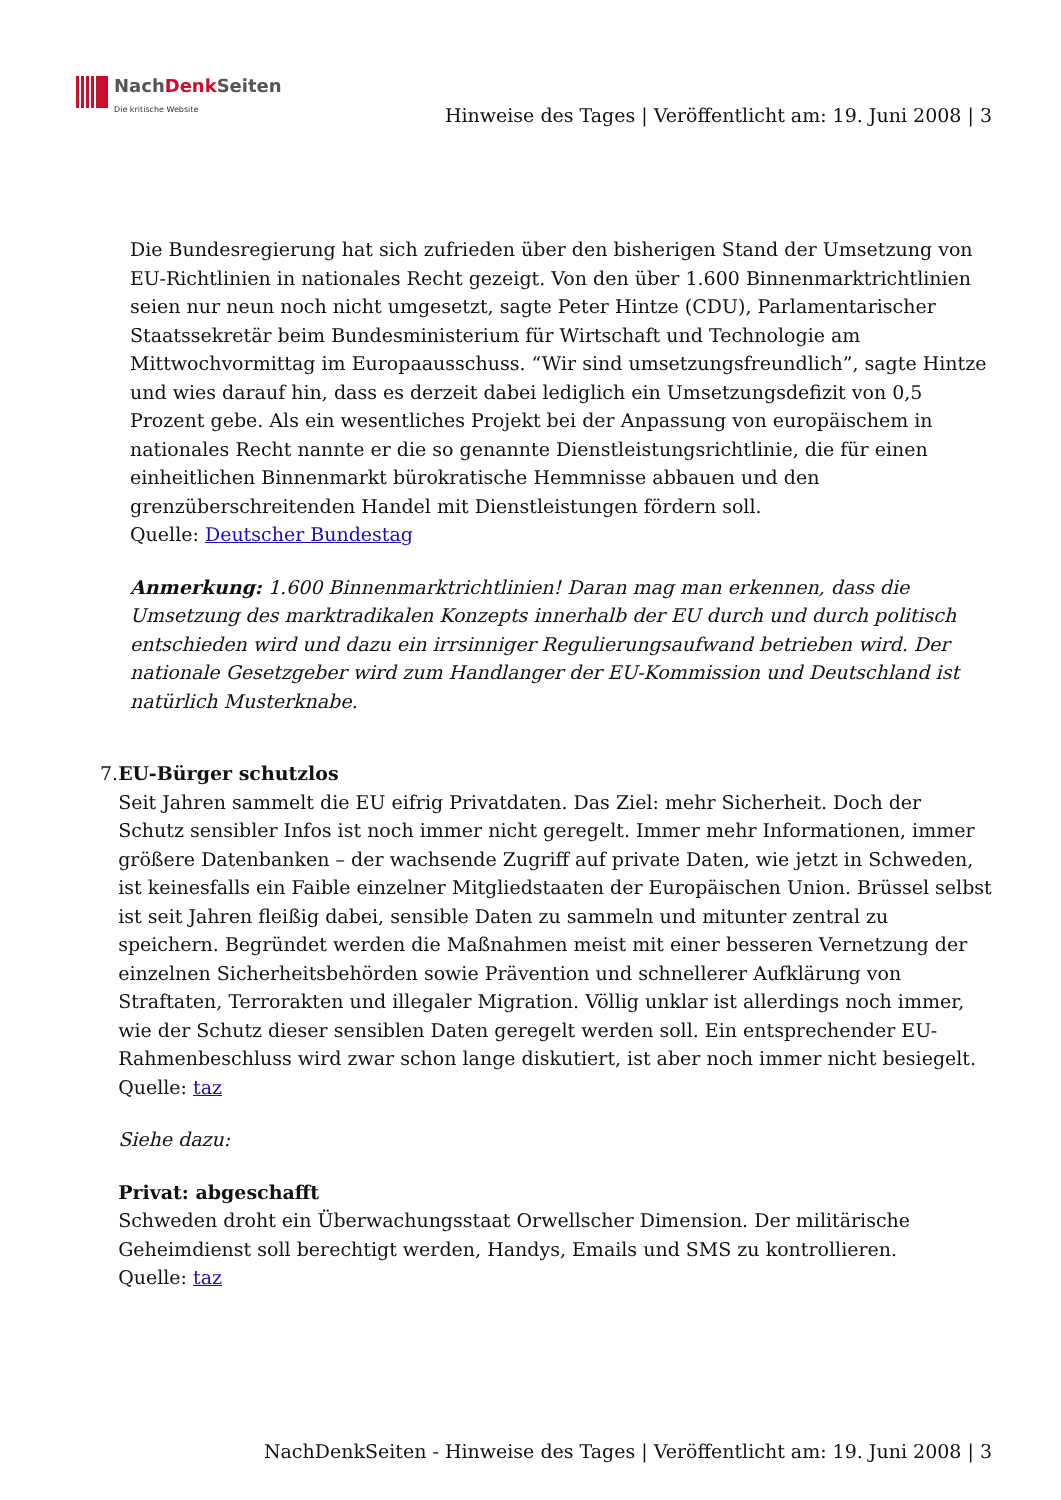NachDenk Seiten
Die kritische Website
Hinweise des Tages | Veröffentlicht am: 19. Juni 2008 | 3
Die Bundesregierung hat sich zufrieden über den bisherigen Stand der Umsetzung von EU-Richtlinien in nationales Recht gezeigt. Von den über 1.600 Binnenmarktrichtlinien seien nur neun noch nicht umgesetzt, sagte Peter Hintze (CDU), Parlamentarischer Staatssekretär beim Bundesministerium für Wirtschaft und Technologie am Mittwochvormittag im Europaausschuss. “Wir sind umsetzungsfreundlich”, sagte Hintze und wies darauf hin, dass es derzeit dabei lediglich ein Umsetzungsdefizit von 0,5 Prozent gebe. Als ein wesentliches Projekt bei der Anpassung von europäischem in nationales Recht nannte er die so genannte Dienstleistungsrichtlinie, die für einen einheitlichen Binnenmarkt bürokratische Hemmnisse abbauen und den grenzüberschreitenden Handel mit Dienstleistungen fördern soll.
Quelle: Deutscher Bundestag
Anmerkung: 1.600 Binnenmarktrichtlinien! Daran mag man erkennen, dass die Umsetzung des marktradikalen Konzepts innerhalb der EU durch und durch politisch entschieden wird und dazu ein irrsinniger Regulierungsaufwand betrieben wird. Der nationale Gesetzgeber wird zum Handlanger der EU-Kommission und Deutschland ist natürlich Musterknabe.
7. EU-Bürger schutzlos
Seit Jahren sammelt die EU eifrig Privatdaten. Das Ziel: mehr Sicherheit. Doch der Schutz sensibler Infos ist noch immer nicht geregelt. Immer mehr Informationen, immer größere Datenbanken – der wachsende Zugriff auf private Daten, wie jetzt in Schweden, ist keinesfalls ein Faible einzelner Mitgliedstaaten der Europäischen Union. Brüssel selbst ist seit Jahren fleißig dabei, sensible Daten zu sammeln und mitunter zentral zu speichern. Begründet werden die Maßnahmen meist mit einer besseren Vernetzung der einzelnen Sicherheitsbehörden sowie Prävention und schnellerer Aufklärung von Straftaten, Terrorakten und illegaler Migration. Völlig unklar ist allerdings noch immer, wie der Schutz dieser sensiblen Daten geregelt werden soll. Ein entsprechender EU-Rahmenbeschluss wird zwar schon lange diskutiert, ist aber noch immer nicht besiegelt.
Quelle: taz
Siehe dazu:
Privat: abgeschafft
Schweden droht ein Überwachungsstaat Orwellscher Dimension. Der militärische Geheimdienst soll berechtigt werden, Handys, Emails und SMS zu kontrollieren.
Quelle: taz
NachDenkSeiten - Hinweise des Tages | Veröffentlicht am: 19. Juni 2008 | 3